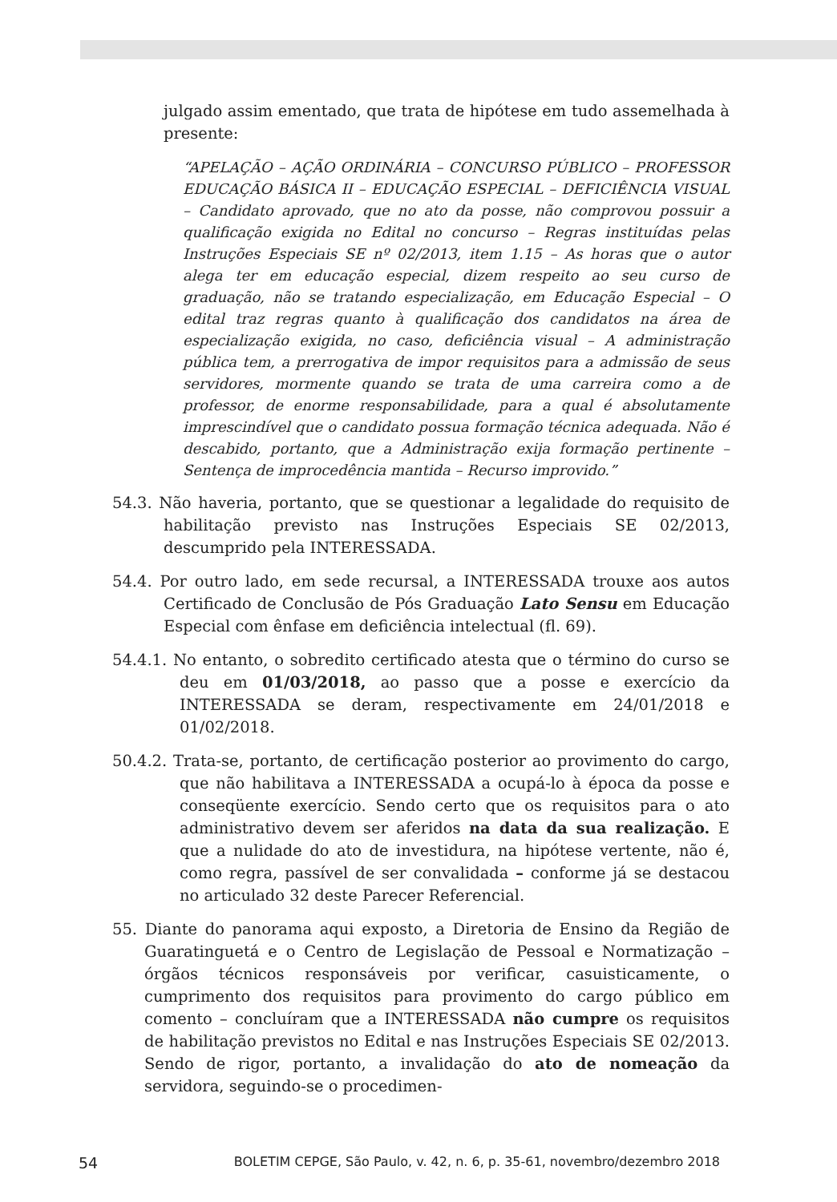julgado assim ementado, que trata de hipótese em tudo assemelhada à presente:
“APELAÇÃO – AÇÃO ORDINÁRIA – CONCURSO PÚBLICO – PROFESSOR EDUCAÇÃO BÁSICA II – EDUCAÇÃO ESPECIAL – DEFICIÊNCIA VISUAL – Candidato aprovado, que no ato da posse, não comprovou possuir a qualificação exigida no Edital no concurso – Regras instituídas pelas Instruções Especiais SE nº 02/2013, item 1.15 – As horas que o autor alega ter em educação especial, dizem respeito ao seu curso de graduação, não se tratando especialização, em Educação Especial – O edital traz regras quanto à qualificação dos candidatos na área de especialização exigida, no caso, deficiência visual – A administração pública tem, a prerrogativa de impor requisitos para a admissão de seus servidores, mormente quando se trata de uma carreira como a de professor, de enorme responsabilidade, para a qual é absolutamente imprescindível que o candidato possua formação técnica adequada. Não é descabido, portanto, que a Administração exija formação pertinente – Sentença de improcedência mantida – Recurso improvido.”
54.3. Não haveria, portanto, que se questionar a legalidade do requisito de habilitação previsto nas Instruções Especiais SE 02/2013, descumprido pela INTERESSADA.
54.4. Por outro lado, em sede recursal, a INTERESSADA trouxe aos autos Certificado de Conclusão de Pós Graduação Lato Sensu em Educação Especial com ênfase em deficiência intelectual (fl. 69).
54.4.1. No entanto, o sobredito certificado atesta que o término do curso se deu em 01/03/2018, ao passo que a posse e exercício da INTERESSADA se deram, respectivamente em 24/01/2018 e 01/02/2018.
50.4.2. Trata-se, portanto, de certificação posterior ao provimento do cargo, que não habilitava a INTERESSADA a ocupá-lo à época da posse e conseqüente exercício. Sendo certo que os requisitos para o ato administrativo devem ser aferidos na data da sua realização. E que a nulidade do ato de investidura, na hipótese vertente, não é, como regra, passível de ser convalidada – conforme já se destacou no articulado 32 deste Parecer Referencial.
55. Diante do panorama aqui exposto, a Diretoria de Ensino da Região de Guaratinguetá e o Centro de Legislação de Pessoal e Normatização – órgãos técnicos responsáveis por verificar, casuisticamente, o cumprimento dos requisitos para provimento do cargo público em comento – concluíram que a INTERESSADA não cumpre os requisitos de habilitação previstos no Edital e nas Instruções Especiais SE 02/2013. Sendo de rigor, portanto, a invalidação do ato de nomeação da servidora, seguindo-se o procedimen-
54 BOLETIM CEPGE, São Paulo, v. 42, n. 6, p. 35-61, novembro/dezembro 2018